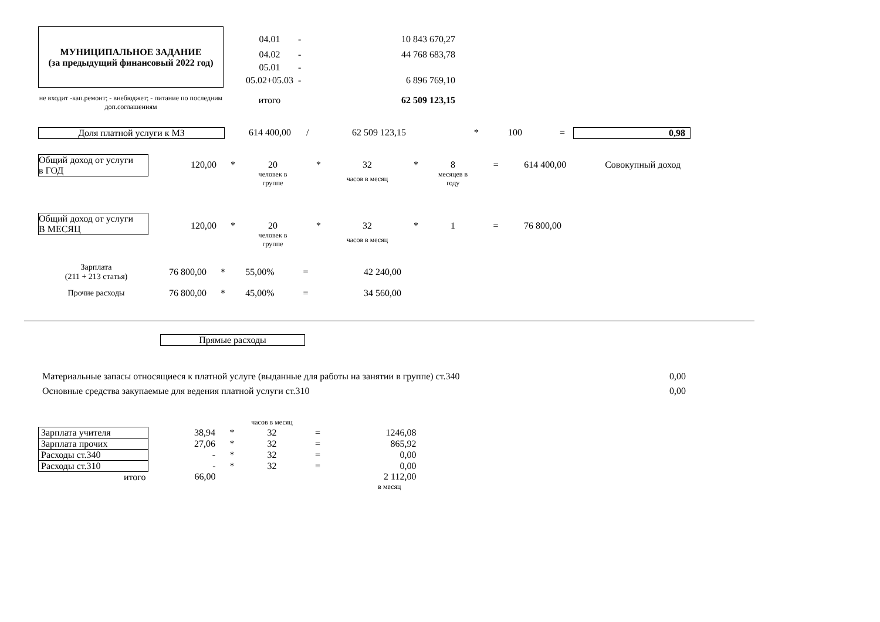МУНИЦИПАЛЬНОЕ ЗАДАНИЕ
(за предыдущий финансовый 2022 год)
| 04.01 | - | 10 843 670,27 |
| 04.02 | - | 44 768 683,78 |
| 05.01 | - | |
| 05.02+05.03 | - | 6 896 769,10 |
| итого | | 62 509 123,15 |
не входит -кап.ремонт; - внебюджет; - питание по последним доп.соглашениям
Доля платной услуги к МЗ
| 614 400,00 | / | 62 509 123,15 | * | 100 | = |
0,98
Общий доход от услуги
в ГОД
| 120,00 | * | 20 | * | 32 | * | 8 | = | 614 400,00 | Совокупный доход |
| | | человек в группе | | часов в месяц | | месяцев в году | | | |
Общий доход от услуги
В МЕСЯЦ
| 120,00 | * | 20 | * | 32 | * | 1 | = | 76 800,00 |
| | | человек в группе | | часов в месяц | | | | |
| Зарплата (211 + 213 статья) | 76 800,00 | * | 55,00% | = | 42 240,00 |
| Прочие расходы | 76 800,00 | * | 45,00% | = | 34 560,00 |
Прямые расходы
| Материальные запасы относящиеся к платной услуге (выданные для работы на занятии в группе) ст.340 | 0,00 |
| Основные средства закупаемые для ведения платной услуги ст.310 | 0,00 |
| | | | часов в месяц | | |
| Зарплата учителя | 38,94 | * | 32 | = | 1246,08 |
| Зарплата прочих | 27,06 | * | 32 | = | 865,92 |
| Расходы ст.340 | - | * | 32 | = | 0,00 |
| Расходы ст.310 | - | * | 32 | = | 0,00 |
| итого | 66,00 | | | | 2 112,00 |
| | | | | | в месяц |